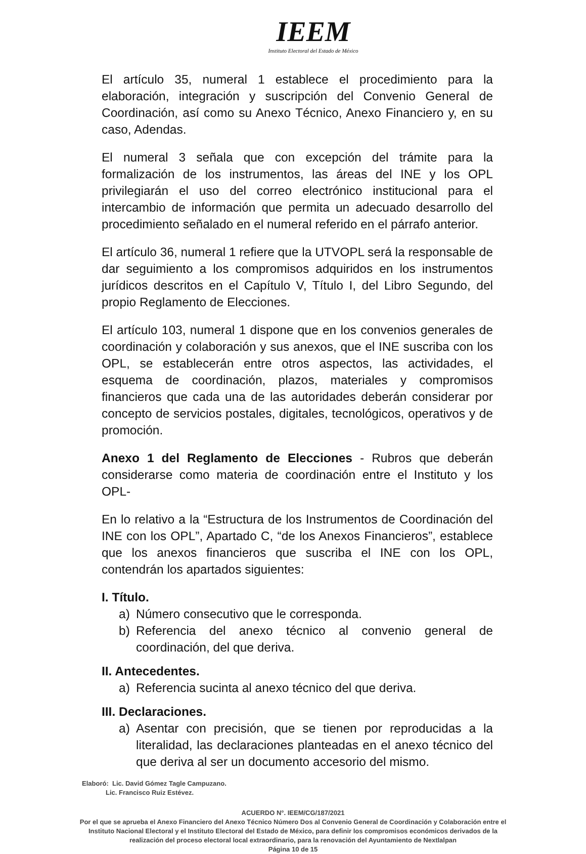IEEM
Instituto Electoral del Estado de México
El artículo 35, numeral 1 establece el procedimiento para la elaboración, integración y suscripción del Convenio General de Coordinación, así como su Anexo Técnico, Anexo Financiero y, en su caso, Adendas.
El numeral 3 señala que con excepción del trámite para la formalización de los instrumentos, las áreas del INE y los OPL privilegiarán el uso del correo electrónico institucional para el intercambio de información que permita un adecuado desarrollo del procedimiento señalado en el numeral referido en el párrafo anterior.
El artículo 36, numeral 1 refiere que la UTVOPL será la responsable de dar seguimiento a los compromisos adquiridos en los instrumentos jurídicos descritos en el Capítulo V, Título I, del Libro Segundo, del propio Reglamento de Elecciones.
El artículo 103, numeral 1 dispone que en los convenios generales de coordinación y colaboración y sus anexos, que el INE suscriba con los OPL, se establecerán entre otros aspectos, las actividades, el esquema de coordinación, plazos, materiales y compromisos financieros que cada una de las autoridades deberán considerar por concepto de servicios postales, digitales, tecnológicos, operativos y de promoción.
Anexo 1 del Reglamento de Elecciones - Rubros que deberán considerarse como materia de coordinación entre el Instituto y los OPL-
En lo relativo a la “Estructura de los Instrumentos de Coordinación del INE con los OPL”, Apartado C, “de los Anexos Financieros”, establece que los anexos financieros que suscriba el INE con los OPL, contendrán los apartados siguientes:
I. Título.
a) Número consecutivo que le corresponda.
b) Referencia del anexo técnico al convenio general de coordinación, del que deriva.
II. Antecedentes.
a) Referencia sucinta al anexo técnico del que deriva.
III. Declaraciones.
a) Asentar con precisión, que se tienen por reproducidas a la literalidad, las declaraciones planteadas en el anexo técnico del que deriva al ser un documento accesorio del mismo.
Elaboró: Lic. David Gómez Tagle Campuzano.
Lic. Francisco Ruiz Estévez.
ACUERDO N°. IEEM/CG/187/2021
Por el que se aprueba el Anexo Financiero del Anexo Técnico Número Dos al Convenio General de Coordinación y Colaboración entre el Instituto Nacional Electoral y el Instituto Electoral del Estado de México, para definir los compromisos económicos derivados de la realización del proceso electoral local extraordinario, para la renovación del Ayuntamiento de Nextlalpan
Página 10 de 15